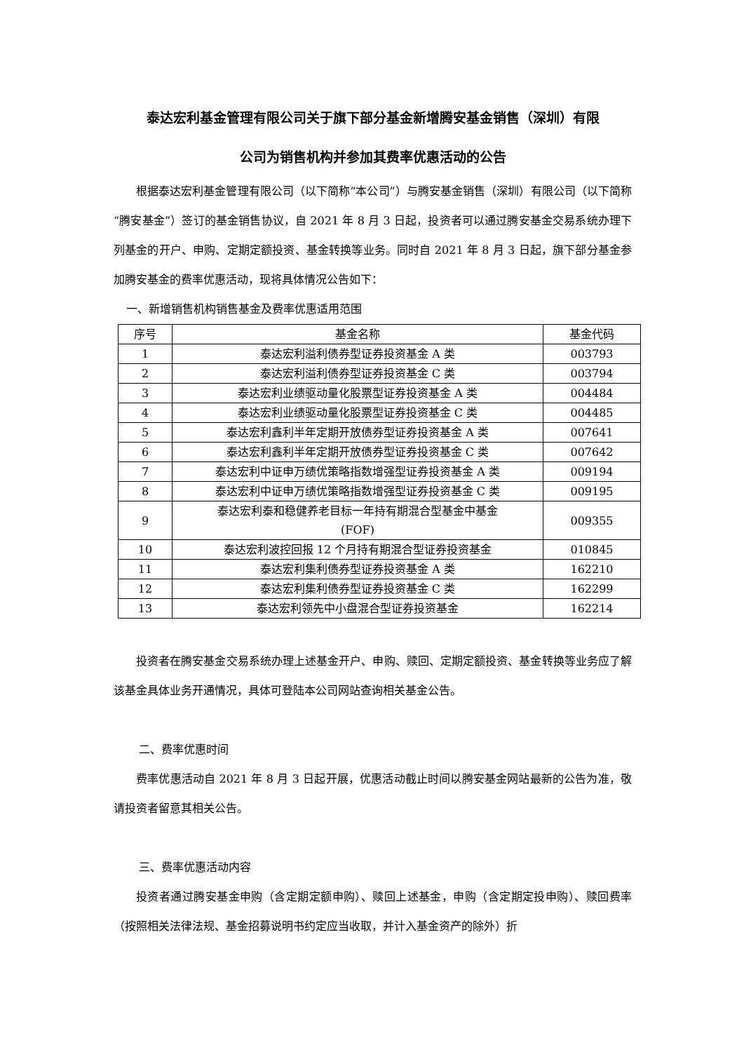泰达宏利基金管理有限公司关于旗下部分基金新增腾安基金销售（深圳）有限
公司为销售机构并参加其费率优惠活动的公告
根据泰达宏利基金管理有限公司（以下简称“本公司”）与腾安基金销售（深圳）有限公司（以下简称“腾安基金”）签订的基金销售协议，自 2021 年 8 月 3 日起，投资者可以通过腾安基金交易系统办理下列基金的开户、申购、定期定额投资、基金转换等业务。同时自 2021 年 8 月 3 日起，旗下部分基金参加腾安基金的费率优惠活动，现将具体情况公告如下：
一、新增销售机构销售基金及费率优惠适用范围
| 序号 | 基金名称 | 基金代码 |
| --- | --- | --- |
| 1 | 泰达宏利溢利债券型证券投资基金 A 类 | 003793 |
| 2 | 泰达宏利溢利债券型证券投资基金 C 类 | 003794 |
| 3 | 泰达宏利业绩驱动量化股票型证券投资基金 A 类 | 004484 |
| 4 | 泰达宏利业绩驱动量化股票型证券投资基金 C 类 | 004485 |
| 5 | 泰达宏利鑫利半年定期开放债券型证券投资基金 A 类 | 007641 |
| 6 | 泰达宏利鑫利半年定期开放债券型证券投资基金 C 类 | 007642 |
| 7 | 泰达宏利中证申万绩优策略指数增强型证券投资基金 A 类 | 009194 |
| 8 | 泰达宏利中证申万绩优策略指数增强型证券投资基金 C 类 | 009195 |
| 9 | 泰达宏利泰和稳健养老目标一年持有期混合型基金中基金 (FOF) | 009355 |
| 10 | 泰达宏利波控回报 12 个月持有期混合型证券投资基金 | 010845 |
| 11 | 泰达宏利集利债券型证券投资基金 A 类 | 162210 |
| 12 | 泰达宏利集利债券型证券投资基金 C 类 | 162299 |
| 13 | 泰达宏利领先中小盘混合型证券投资基金 | 162214 |
投资者在腾安基金交易系统办理上述基金开户、申购、赎回、定期定额投资、基金转换等业务应了解该基金具体业务开通情况，具体可登陆本公司网站查询相关基金公告。
二、费率优惠时间
费率优惠活动自 2021 年 8 月 3 日起开展，优惠活动截止时间以腾安基金网站最新的公告为准，敬请投资者留意其相关公告。
三、费率优惠活动内容
投资者通过腾安基金申购（含定期定额申购）、赎回上述基金，申购（含定期定投申购）、赎回费率（按照相关法律法规、基金招募说明书约定应当收取，并计入基金资产的除外）折